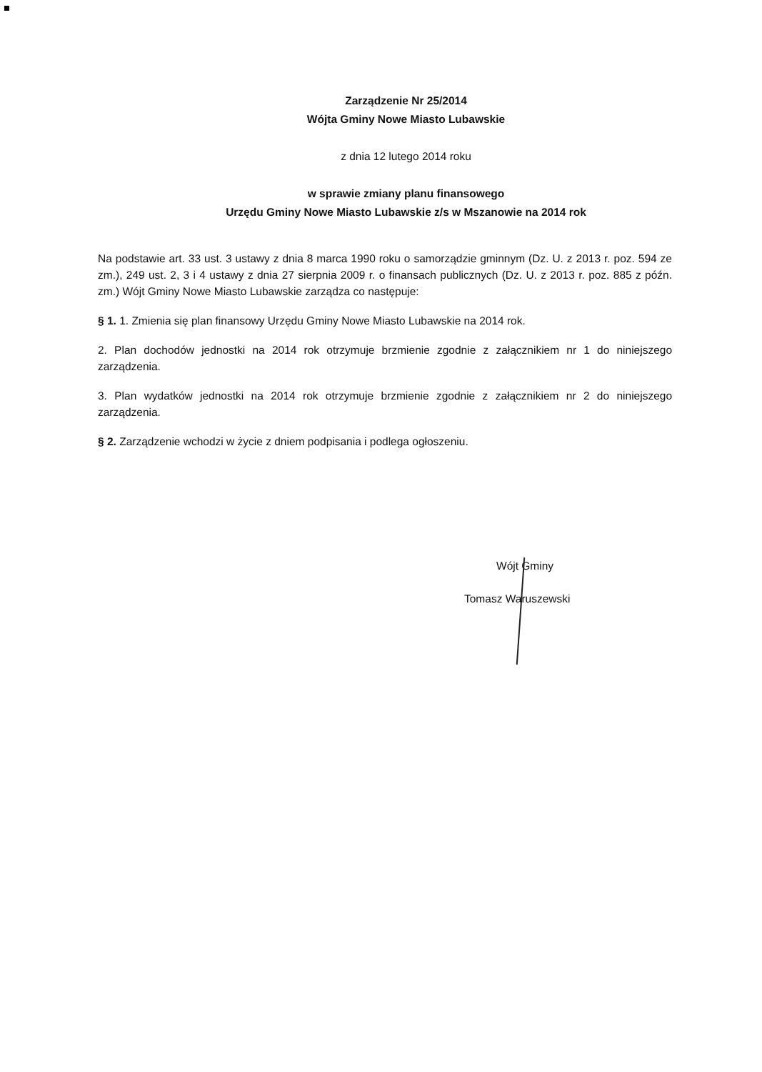Zarządzenie Nr 25/2014
Wójta Gminy Nowe Miasto Lubawskie
z dnia 12 lutego 2014 roku
w sprawie zmiany planu finansowego
Urzędu Gminy Nowe Miasto Lubawskie z/s w Mszanowie na 2014 rok
Na podstawie art. 33 ust. 3 ustawy z dnia 8 marca 1990 roku o samorządzie gminnym (Dz. U. z 2013 r. poz. 594 ze zm.), 249 ust. 2, 3 i 4 ustawy z dnia 27 sierpnia 2009 r. o finansach publicznych (Dz. U. z 2013 r. poz. 885 z późn. zm.) Wójt Gminy Nowe Miasto Lubawskie zarządza co następuje:
§ 1. 1. Zmienia się plan finansowy Urzędu Gminy Nowe Miasto Lubawskie na 2014 rok.
2. Plan dochodów jednostki na 2014 rok otrzymuje brzmienie zgodnie z załącznikiem nr 1 do niniejszego zarządzenia.
3. Plan wydatków jednostki na 2014 rok otrzymuje brzmienie zgodnie z załącznikiem nr 2 do niniejszego zarządzenia.
§ 2. Zarządzenie wchodzi w życie z dniem podpisania i podlega ogłoszeniu.
Wójt Gminy
Tomasz Waruszewski